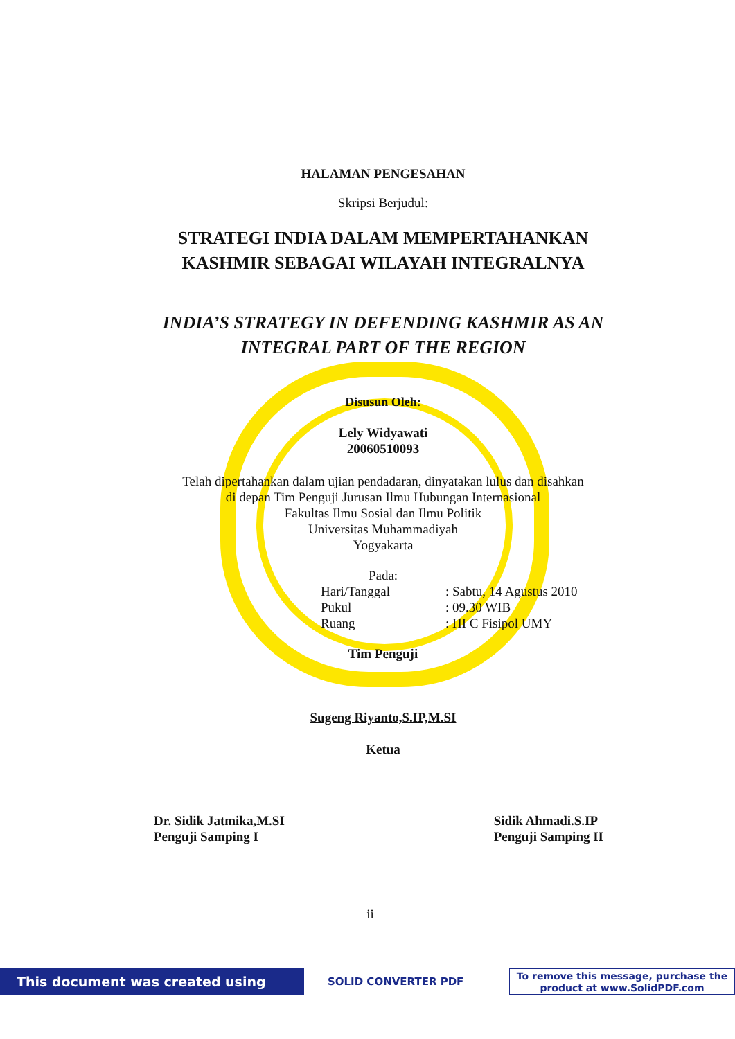HALAMAN PENGESAHAN
Skripsi Berjudul:
STRATEGI INDIA DALAM MEMPERTAHANKAN
KASHMIR SEBAGAI WILAYAH INTEGRALNYA
INDIA’S STRATEGY IN DEFENDING KASHMIR AS AN
INTEGRAL PART OF THE REGION
Disusun Oleh:
Lely Widyawati
20060510093
Telah dipertahankan dalam ujian pendadaran, dinyatakan lulus dan disahkan
di depan Tim Penguji Jurusan Ilmu Hubungan Internasional
Fakultas Ilmu Sosial dan Ilmu Politik
Universitas Muhammadiyah
Yogyakarta
Pada:
Hari/Tanggal: Sabtu, 14 Agustus 2010
Pukul: 09.30 WIB
Ruang: HI C Fisipol UMY
Tim Penguji
Sugeng Riyanto,S.IP,M.SI
Ketua
Dr. Sidik Jatmika,M.SI
Penguji Samping I
Sidik Ahmadi.S.IP
Penguji Samping II
ii
This document was created using
SOLID CONVERTER PDF
To remove this message, purchase the
product at www.SolidPDF.com